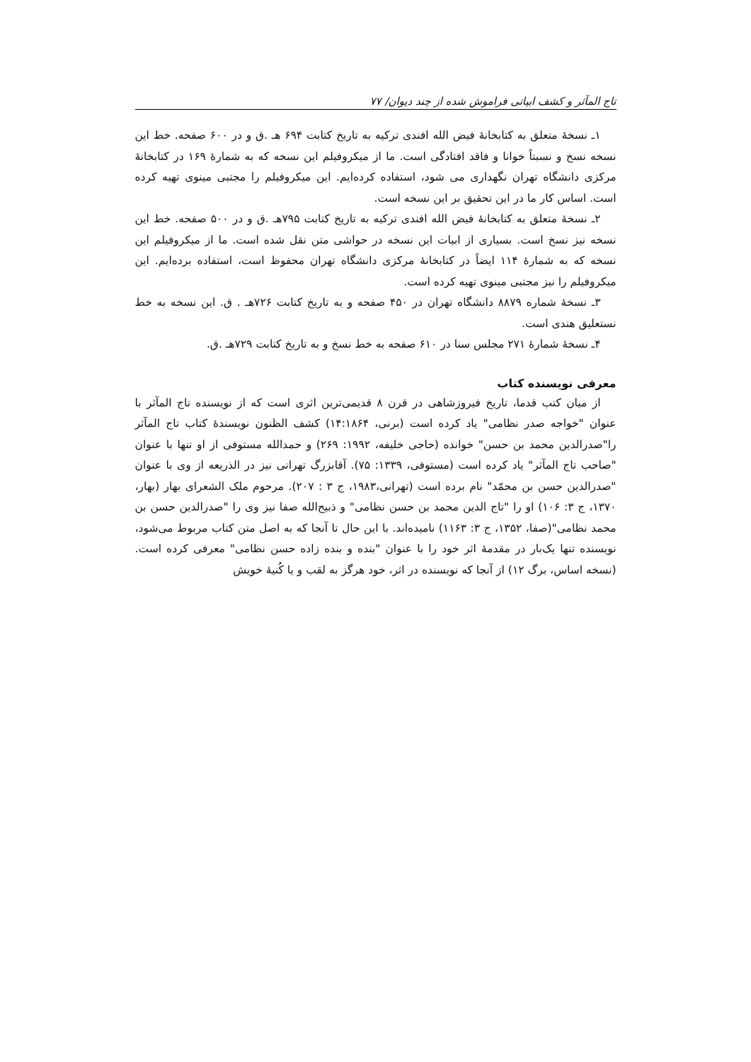تاج المآثر و کشف ابیاتی فراموش شده از چند دیوان/ ۷۷
۱ـ نسخهٔ متعلق به کتابخانهٔ فیض الله افندی ترکیه به تاریخ کتابت ۶۹۴ هـ .ق و در ۶۰۰ صفحه. خط این نسخه نسخ و نسبتاً خوانا و فاقد افتادگی است. ما از میکروفیلم این نسخه که به شمارهٔ ۱۶۹ در کتابخانهٔ مرکزی دانشگاه تهران نگهداری می شود، استفاده کرده‌ایم. این میکروفیلم را مجتبی مینوی تهیه کرده است. اساس کار ما در این تحقیق بر این نسخه است.
۲ـ نسخهٔ متعلق به کتابخانهٔ فیض الله افندی ترکیه به تاریخ کتابت ۷۹۵هـ .ق و در ۵۰۰ صفحه. خط این نسخه نیز نسخ است. بسیاری از ابیات این نسخه در حواشی متن نقل شده است. ما از میکروفیلم این نسخه که به شمارهٔ ۱۱۴ ایضاً در کتابخانهٔ مرکزی دانشگاه تهران محفوظ است، استفاده برده‌ایم. این میکروفیلم را نیز مجتبی مینوی تهیه کرده است.
۳ـ نسخهٔ شماره ۸۸۷۹ دانشگاه تهران در ۴۵۰ صفحه و به تاریخ کتابت ۷۲۶هـ . ق. این نسخه به خط نستعلیق هندی است.
۴ـ نسخهٔ شمارهٔ ۲۷۱ مجلس سنا در ۶۱۰ صفحه به خط نسخ و به تاریخ کتابت ۷۲۹هـ .ق.
معرفی نویسنده کتاب
از میان کتب قدما، تاریخ فیروزشاهی در قرن ۸ قدیمی‌ترین اثری است که از نویسنده تاج المآثر با عنوان "خواجه صدر نظامی" یاد کرده است (برنی، ۱۴:۱۸۶۴) کشف الظنون نویسندهٔ کتاب تاج المآثر را"صدرالدین محمد بن حسن" خوانده (حاجی خلیفه، ۱۹۹۲: ۲۶۹) و حمدالله مستوفی از او تنها با عنوان "صاحب تاج المآثر" یاد کرده است (مستوفی، ۱۳۳۹: ۷۵). آقابزرگ تهرانی نیز در الذریعه از وی با عنوان "صدرالدین حسن بن محمّد" نام برده است (تهرانی،۱۹۸۳، ج ۳ : ۲۰۷). مرحوم ملک الشعرای بهار (بهار، ۱۳۷۰، ج ۳: ۱۰۶) او را "تاج الدین محمد بن حسن نظامی" و ذبیح‌الله صفا نیز وی را "صدرالدین حسن بن محمد نظامی"(صفا، ۱۳۵۲، ج ۳: ۱۱۶۳) نامیده‌اند. با این حال تا آنجا که به اصل متن کتاب مربوط می‌شود، نویسنده تنها یک‌بار در مقدمهٔ اثر خود را با عنوان "بنده و بنده زاده حسن نظامی" معرفی کرده است. (نسخه اساس، برگ ۱۲) از آنجا که نویسنده در اثر، خود هرگز به لقب و یا کُنیهٔ خویش